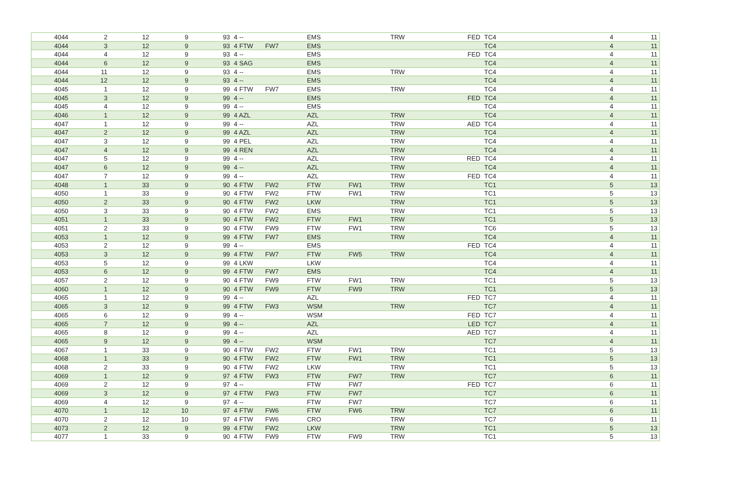| 4044 | 2 | 12 | 9 | 93 | 4 -- | | EMS | | TRW | FED | TC4 | 4 | 11 |
| 4044 | 3 | 12 | 9 | 93 | 4 FTW | FW7 | EMS | | | | TC4 | 4 | 11 |
| 4044 | 4 | 12 | 9 | 93 | 4 -- | | EMS | | | FED | TC4 | 4 | 11 |
| 4044 | 6 | 12 | 9 | 93 | 4 SAG | | EMS | | | | TC4 | 4 | 11 |
| 4044 | 11 | 12 | 9 | 93 | 4 -- | | EMS | | TRW | | TC4 | 4 | 11 |
| 4044 | 12 | 12 | 9 | 93 | 4 -- | | EMS | | | | TC4 | 4 | 11 |
| 4045 | 1 | 12 | 9 | 99 | 4 FTW | FW7 | EMS | | TRW | | TC4 | 4 | 11 |
| 4045 | 3 | 12 | 9 | 99 | 4 -- | | EMS | | | FED | TC4 | 4 | 11 |
| 4045 | 4 | 12 | 9 | 99 | 4 -- | | EMS | | | | TC4 | 4 | 11 |
| 4046 | 1 | 12 | 9 | 99 | 4 AZL | | AZL | | TRW | | TC4 | 4 | 11 |
| 4047 | 1 | 12 | 9 | 99 | 4 -- | | AZL | | TRW | AED | TC4 | 4 | 11 |
| 4047 | 2 | 12 | 9 | 99 | 4 AZL | | AZL | | TRW | | TC4 | 4 | 11 |
| 4047 | 3 | 12 | 9 | 99 | 4 PEL | | AZL | | TRW | | TC4 | 4 | 11 |
| 4047 | 4 | 12 | 9 | 99 | 4 REN | | AZL | | TRW | | TC4 | 4 | 11 |
| 4047 | 5 | 12 | 9 | 99 | 4 -- | | AZL | | TRW | RED | TC4 | 4 | 11 |
| 4047 | 6 | 12 | 9 | 99 | 4 -- | | AZL | | TRW | | TC4 | 4 | 11 |
| 4047 | 7 | 12 | 9 | 99 | 4 -- | | AZL | | TRW | FED | TC4 | 4 | 11 |
| 4048 | 1 | 33 | 9 | 90 | 4 FTW | FW2 | FTW | FW1 | TRW | | TC1 | 5 | 13 |
| 4050 | 1 | 33 | 9 | 90 | 4 FTW | FW2 | FTW | FW1 | TRW | | TC1 | 5 | 13 |
| 4050 | 2 | 33 | 9 | 90 | 4 FTW | FW2 | LKW | | TRW | | TC1 | 5 | 13 |
| 4050 | 3 | 33 | 9 | 90 | 4 FTW | FW2 | EMS | | TRW | | TC1 | 5 | 13 |
| 4051 | 1 | 33 | 9 | 90 | 4 FTW | FW2 | FTW | FW1 | TRW | | TC1 | 5 | 13 |
| 4051 | 2 | 33 | 9 | 90 | 4 FTW | FW9 | FTW | FW1 | TRW | | TC6 | 5 | 13 |
| 4053 | 1 | 12 | 9 | 99 | 4 FTW | FW7 | EMS | | TRW | | TC4 | 4 | 11 |
| 4053 | 2 | 12 | 9 | 99 | 4 -- | | EMS | | | FED | TC4 | 4 | 11 |
| 4053 | 3 | 12 | 9 | 99 | 4 FTW | FW7 | FTW | FW5 | TRW | | TC4 | 4 | 11 |
| 4053 | 5 | 12 | 9 | 99 | 4 LKW | | LKW | | | | TC4 | 4 | 11 |
| 4053 | 6 | 12 | 9 | 99 | 4 FTW | FW7 | EMS | | | | TC4 | 4 | 11 |
| 4057 | 2 | 12 | 9 | 90 | 4 FTW | FW9 | FTW | FW1 | TRW | | TC1 | 5 | 13 |
| 4060 | 1 | 12 | 9 | 90 | 4 FTW | FW9 | FTW | FW9 | TRW | | TC1 | 5 | 13 |
| 4065 | 1 | 12 | 9 | 99 | 4 -- | | AZL | | | FED | TC7 | 4 | 11 |
| 4065 | 3 | 12 | 9 | 99 | 4 FTW | FW3 | WSM | | TRW | | TC7 | 4 | 11 |
| 4065 | 6 | 12 | 9 | 99 | 4 -- | | WSM | | | FED | TC7 | 4 | 11 |
| 4065 | 7 | 12 | 9 | 99 | 4 -- | | AZL | | | LED | TC7 | 4 | 11 |
| 4065 | 8 | 12 | 9 | 99 | 4 -- | | AZL | | | AED | TC7 | 4 | 11 |
| 4065 | 9 | 12 | 9 | 99 | 4 -- | | WSM | | | | TC7 | 4 | 11 |
| 4067 | 1 | 33 | 9 | 90 | 4 FTW | FW2 | FTW | FW1 | TRW | | TC1 | 5 | 13 |
| 4068 | 1 | 33 | 9 | 90 | 4 FTW | FW2 | FTW | FW1 | TRW | | TC1 | 5 | 13 |
| 4068 | 2 | 33 | 9 | 90 | 4 FTW | FW2 | LKW | | TRW | | TC1 | 5 | 13 |
| 4069 | 1 | 12 | 9 | 97 | 4 FTW | FW3 | FTW | FW7 | TRW | | TC7 | 6 | 11 |
| 4069 | 2 | 12 | 9 | 97 | 4 -- | | FTW | FW7 | | FED | TC7 | 6 | 11 |
| 4069 | 3 | 12 | 9 | 97 | 4 FTW | FW3 | FTW | FW7 | | | TC7 | 6 | 11 |
| 4069 | 4 | 12 | 9 | 97 | 4 -- | | FTW | FW7 | | | TC7 | 6 | 11 |
| 4070 | 1 | 12 | 10 | 97 | 4 FTW | FW6 | FTW | FW6 | TRW | | TC7 | 6 | 11 |
| 4070 | 2 | 12 | 10 | 97 | 4 FTW | FW6 | CRO | | TRW | | TC7 | 6 | 11 |
| 4073 | 2 | 12 | 9 | 99 | 4 FTW | FW2 | LKW | | TRW | | TC1 | 5 | 13 |
| 4077 | 1 | 33 | 9 | 90 | 4 FTW | FW9 | FTW | FW9 | TRW | | TC1 | 5 | 13 |